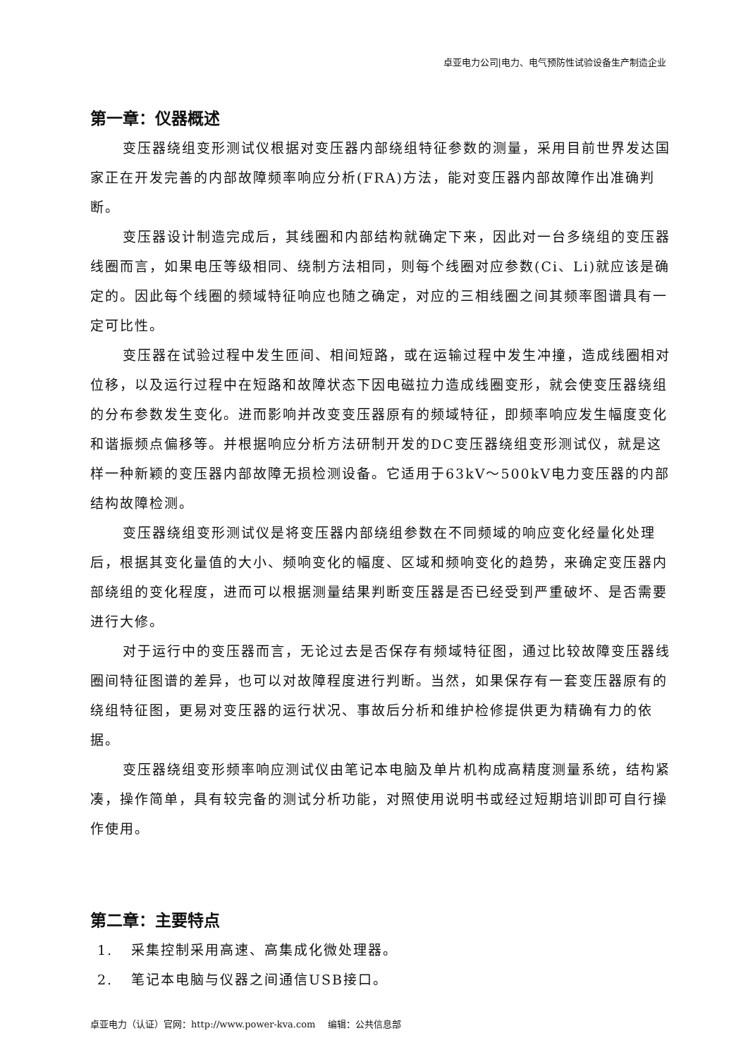卓亚电力公司|电力、电气预防性试验设备生产制造企业
第一章：仪器概述
变压器绕组变形测试仪根据对变压器内部绕组特征参数的测量，采用目前世界发达国家正在开发完善的内部故障频率响应分析(FRA)方法，能对变压器内部故障作出准确判断。
变压器设计制造完成后，其线圈和内部结构就确定下来，因此对一台多绕组的变压器线圈而言，如果电压等级相同、绕制方法相同，则每个线圈对应参数(Ci、Li)就应该是确定的。因此每个线圈的频域特征响应也随之确定，对应的三相线圈之间其频率图谱具有一定可比性。
变压器在试验过程中发生匝间、相间短路，或在运输过程中发生冲撞，造成线圈相对位移，以及运行过程中在短路和故障状态下因电磁拉力造成线圈变形，就会使变压器绕组的分布参数发生变化。进而影响并改变变压器原有的频域特征，即频率响应发生幅度变化和谐振频点偏移等。并根据响应分析方法研制开发的DC变压器绕组变形测试仪，就是这样一种新颖的变压器内部故障无损检测设备。它适用于63kV～500kV电力变压器的内部结构故障检测。
变压器绕组变形测试仪是将变压器内部绕组参数在不同频域的响应变化经量化处理后，根据其变化量值的大小、频响变化的幅度、区域和频响变化的趋势，来确定变压器内部绕组的变化程度，进而可以根据测量结果判断变压器是否已经受到严重破坏、是否需要进行大修。
对于运行中的变压器而言，无论过去是否保存有频域特征图，通过比较故障变压器线圈间特征图谱的差异，也可以对故障程度进行判断。当然，如果保存有一套变压器原有的绕组特征图，更易对变压器的运行状况、事故后分析和维护检修提供更为精确有力的依据。
变压器绕组变形频率响应测试仪由笔记本电脑及单片机构成高精度测量系统，结构紧凑，操作简单，具有较完备的测试分析功能，对照使用说明书或经过短期培训即可自行操作使用。
第二章：主要特点
1. 采集控制采用高速、高集成化微处理器。
2. 笔记本电脑与仪器之间通信USB接口。
卓亚电力（认证）官网：http://www.power-kva.com　 编辑：公共信息部